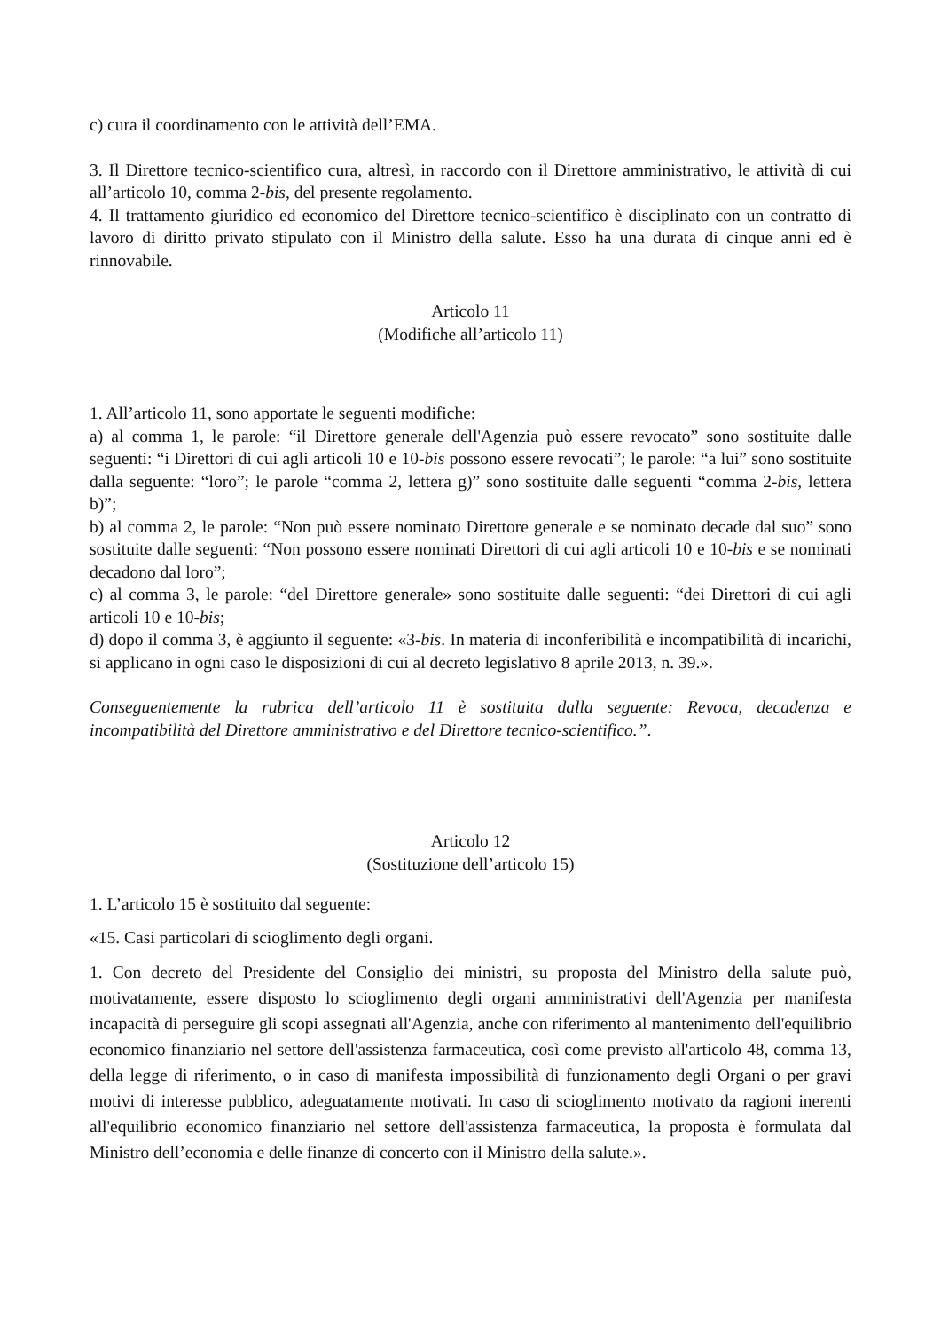c) cura il coordinamento con le attività dell’EMA.
3. Il Direttore tecnico-scientifico cura, altresì, in raccordo con il Direttore amministrativo, le attività di cui all’articolo 10, comma 2-bis, del presente regolamento.
4. Il trattamento giuridico ed economico del Direttore tecnico-scientifico è disciplinato con un contratto di lavoro di diritto privato stipulato con il Ministro della salute. Esso ha una durata di cinque anni ed è rinnovabile.
Articolo 11
(Modifiche all’articolo 11)
1. All’articolo 11, sono apportate le seguenti modifiche:
a) al comma 1, le parole: “il Direttore generale dell'Agenzia può essere revocato” sono sostituite dalle seguenti: “i Direttori di cui agli articoli 10 e 10-bis possono essere revocati”; le parole: “a lui” sono sostituite dalla seguente: “loro”; le parole “comma 2, lettera g)” sono sostituite dalle seguenti “comma 2-bis, lettera b)”;
b) al comma 2, le parole: “Non può essere nominato Direttore generale e se nominato decade dal suo” sono sostituite dalle seguenti: “Non possono essere nominati Direttori di cui agli articoli 10 e 10-bis e se nominati decadono dal loro”;
c) al comma 3, le parole: “del Direttore generale» sono sostituite dalle seguenti: “dei Direttori di cui agli articoli 10 e 10-bis;
d) dopo il comma 3, è aggiunto il seguente: «3-bis. In materia di inconferibilità e incompatibilità di incarichi, si applicano in ogni caso le disposizioni di cui al decreto legislativo 8 aprile 2013, n. 39.».
Conseguentemente la rubrica dell’articolo 11 è sostituita dalla seguente: Revoca, decadenza e incompatibilità del Direttore amministrativo e del Direttore tecnico-scientifico.”.
Articolo 12
(Sostituzione dell’articolo 15)
1. L’articolo 15 è sostituito dal seguente:
«15. Casi particolari di scioglimento degli organi.
1. Con decreto del Presidente del Consiglio dei ministri, su proposta del Ministro della salute può, motivatamente, essere disposto lo scioglimento degli organi amministrativi dell'Agenzia per manifesta incapacità di perseguire gli scopi assegnati all'Agenzia, anche con riferimento al mantenimento dell'equilibrio economico finanziario nel settore dell'assistenza farmaceutica, così come previsto all'articolo 48, comma 13, della legge di riferimento, o in caso di manifesta impossibilità di funzionamento degli Organi o per gravi motivi di interesse pubblico, adeguatamente motivati. In caso di scioglimento motivato da ragioni inerenti all'equilibrio economico finanziario nel settore dell'assistenza farmaceutica, la proposta è formulata dal Ministro dell’economia e delle finanze di concerto con il Ministro della salute.».